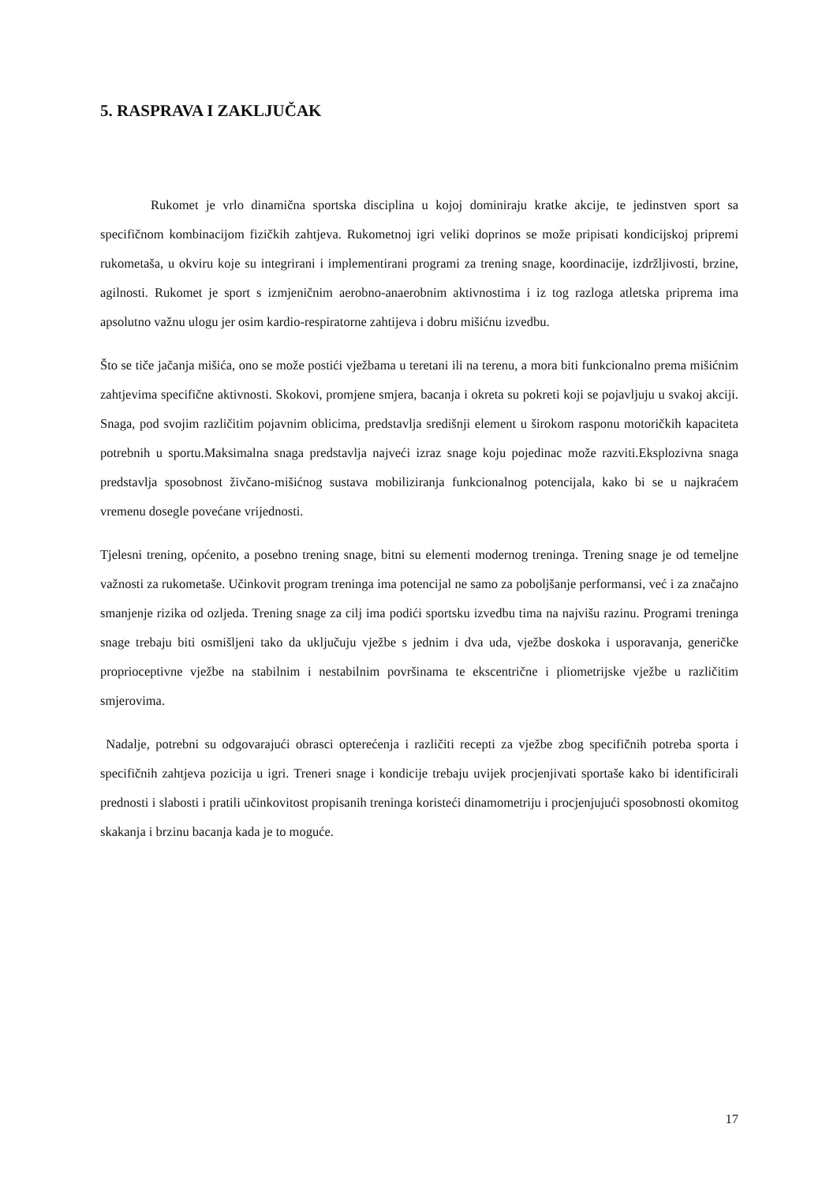5. RASPRAVA I ZAKLJUČAK
Rukomet je vrlo dinamična sportska disciplina u kojoj dominiraju kratke akcije, te jedinstven sport sa specifičnom kombinacijom fizičkih zahtjeva. Rukometnoj igri veliki doprinos se može pripisati kondicijskoj pripremi rukometaša, u okviru koje su integrirani i implementirani programi za trening snage, koordinacije, izdržljivosti, brzine, agilnosti. Rukomet je sport s izmjeničnim aerobno-anaerobnim aktivnostima i iz tog razloga atletska priprema ima apsolutno važnu ulogu jer osim kardio-respiratorne zahtijeva i dobru mišićnu izvedbu.
Što se tiče jačanja mišića, ono se može postići vježbama u teretani ili na terenu, a mora biti funkcionalno prema mišićnim zahtjevima specifične aktivnosti. Skokovi, promjene smjera, bacanja i okreta su pokreti koji se pojavljuju u svakoj akciji. Snaga, pod svojim različitim pojavnim oblicima, predstavlja središnji element u širokom rasponu motoričkih kapaciteta potrebnih u sportu.Maksimalna snaga predstavlja najveći izraz snage koju pojedinac može razviti.Eksplozivna snaga predstavlja sposobnost živčano-mišićnog sustava mobiliziranja funkcionalnog potencijala, kako bi se u najkraćem vremenu dosegle povećane vrijednosti.
Tjelesni trening, općenito, a posebno trening snage, bitni su elementi modernog treninga. Trening snage je od temeljne važnosti za rukometaše. Učinkovit program treninga ima potencijal ne samo za poboljšanje performansi, već i za značajno smanjenje rizika od ozljeda. Trening snage za cilj ima podići sportsku izvedbu tima na najvišu razinu. Programi treninga snage trebaju biti osmišljeni tako da uključuju vježbe s jednim i dva uda, vježbe doskoka i usporavanja, generičke proprioceptivne vježbe na stabilnim i nestabilnim površinama te ekscentrične i pliometrijske vježbe u različitim smjerovima.
Nadalje, potrebni su odgovarajući obrasci opterećenja i različiti recepti za vježbe zbog specifičnih potreba sporta i specifičnih zahtjeva pozicija u igri. Treneri snage i kondicije trebaju uvijek procjenjivati sportaše kako bi identificirali prednosti i slabosti i pratili učinkovitost propisanih treninga koristeći dinamometriju i procjenjujući sposobnosti okomitog skakanja i brzinu bacanja kada je to moguće.
17